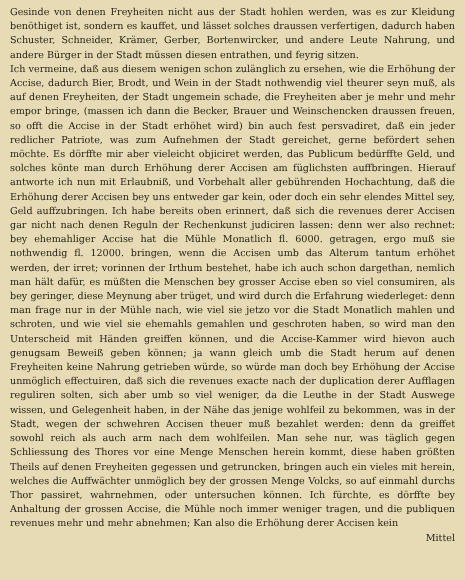Gesinde von denen Freyheiten nicht aus der Stadt hohlen werden, was es zur Kleidung benöthiget ist, sondern es kauffet, und lässet solches draussen verfertigen, dadurch haben Schuster, Schneider, Krämer, Gerber, Bortenwircker, und andere Leute Nahrung, und andere Bürger in der Stadt müssen diesen entrathen, und feyrig sitzen.
Ich vermeine, daß aus diesem wenigen schon zulänglich zu ersehen, wie die Erhöhung der Accise, dadurch Bier, Brodt, und Wein in der Stadt nothwendig viel theurer seyn muß, als auf denen Freyheiten, der Stadt ungemein schade, die Freyheiten aber je mehr und mehr empor bringe, (massen ich dann die Becker, Brauer und Weinschencken draussen freuen, so offt die Accise in der Stadt erhöhet wird) bin auch fest persvadiret, daß ein jeder redlicher Patriote, was zum Aufnehmen der Stadt gereichet, gerne befördert sehen möchte. Es dörffte mir aber vieleicht objiciret werden, das Publicum bedürffte Geld, und solches könte man durch Erhöhung derer Accisen am füglichsten auffbringen. Hierauf antworte ich nun mit Erlaubniß, und Vorbehalt aller gebührenden Hochachtung, daß die Erhöhung derer Accisen bey uns entweder gar kein, oder doch ein sehr elendes Mittel sey, Geld auffzubringen. Ich habe bereits oben erinnert, daß sich die revenues derer Accisen gar nicht nach denen Reguln der Rechenkunst judiciren lassen: denn wer also rechnet: bey ehemahliger Accise hat die Mühle Monatlich fl. 6000. getragen, ergo muß sie nothwendig fl. 12000. bringen, wenn die Accisen umb das Alterum tantum erhöhet werden, der irret; vorinnen der Irthum bestehet, habe ich auch schon dargethan, nemlich man hält dafür, es müßten die Menschen bey grosser Accise eben so viel consumiren, als bey geringer, diese Meynung aber trüget, und wird durch die Erfahrung wiederleget: denn man frage nur in der Mühle nach, wie viel sie jetzo vor die Stadt Monatlich mahlen und schroten, und wie viel sie ehemahls gemahlen und geschroten haben, so wird man den Unterscheid mit Händen greiffen können, und die Accise-Kammer wird hievon auch genugsam Beweiß geben können; ja wann gleich umb die Stadt herum auf denen Freyheiten keine Nahrung getrieben würde, so würde man doch bey Erhöhung der Accise unmöglich effectuiren, daß sich die revenues exacte nach der duplication derer Aufflagen reguliren solten, sich aber umb so viel weniger, da die Leuthe in der Stadt Auswege wissen, und Gelegenheit haben, in der Nähe das jenige wohlfeil zu bekommen, was in der Stadt, wegen der schwehren Accisen theuer muß bezahlet werden: denn da greiffet sowohl reich als auch arm nach dem wohlfeilen. Man sehe nur, was täglich gegen Schliessung des Thores vor eine Menge Menschen herein kommt, diese haben größten Theils auf denen Freyheiten gegessen und getruncken, bringen auch ein vieles mit herein, welches die Auffwächter unmöglich bey der grossen Menge Volcks, so auf einmahl durchs Thor passiret, wahrnehmen, oder untersuchen können. Ich fürchte, es dörffte bey Anhaltung der grossen Accise, die Mühle noch immer weniger tragen, und die publiquen revenues mehr und mehr abnehmen; Kan also die Erhöhung derer Accisen kein
Mittel